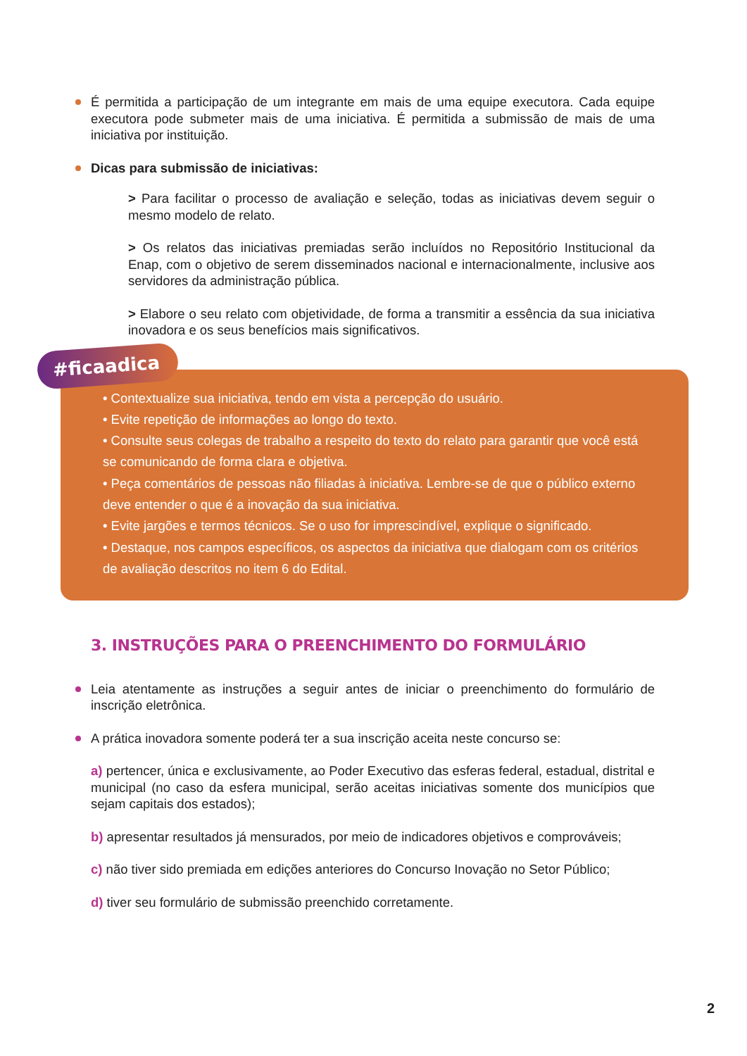É permitida a participação de um integrante em mais de uma equipe executora. Cada equipe executora pode submeter mais de uma iniciativa. É permitida a submissão de mais de uma iniciativa por instituição.
Dicas para submissão de iniciativas:
> Para facilitar o processo de avaliação e seleção, todas as iniciativas devem seguir o mesmo modelo de relato.
> Os relatos das iniciativas premiadas serão incluídos no Repositório Institucional da Enap, com o objetivo de serem disseminados nacional e internacionalmente, inclusive aos servidores da administração pública.
> Elabore o seu relato com objetividade, de forma a transmitir a essência da sua iniciativa inovadora e os seus benefícios mais significativos.
#ficaadica
• Contextualize sua iniciativa, tendo em vista a percepção do usuário.
• Evite repetição de informações ao longo do texto.
• Consulte seus colegas de trabalho a respeito do texto do relato para garantir que você está se comunicando de forma clara e objetiva.
• Peça comentários de pessoas não filiadas à iniciativa. Lembre-se de que o público externo deve entender o que é a inovação da sua iniciativa.
• Evite jargões e termos técnicos. Se o uso for imprescindível, explique o significado.
• Destaque, nos campos específicos, os aspectos da iniciativa que dialogam com os critérios de avaliação descritos no item 6 do Edital.
3. INSTRUÇÕES PARA O PREENCHIMENTO DO FORMULÁRIO
Leia atentamente as instruções a seguir antes de iniciar o preenchimento do formulário de inscrição eletrônica.
A prática inovadora somente poderá ter a sua inscrição aceita neste concurso se:
a) pertencer, única e exclusivamente, ao Poder Executivo das esferas federal, estadual, distrital e municipal (no caso da esfera municipal, serão aceitas iniciativas somente dos municípios que sejam capitais dos estados);
b) apresentar resultados já mensurados, por meio de indicadores objetivos e comprováveis;
c) não tiver sido premiada em edições anteriores do Concurso Inovação no Setor Público;
d) tiver seu formulário de submissão preenchido corretamente.
2